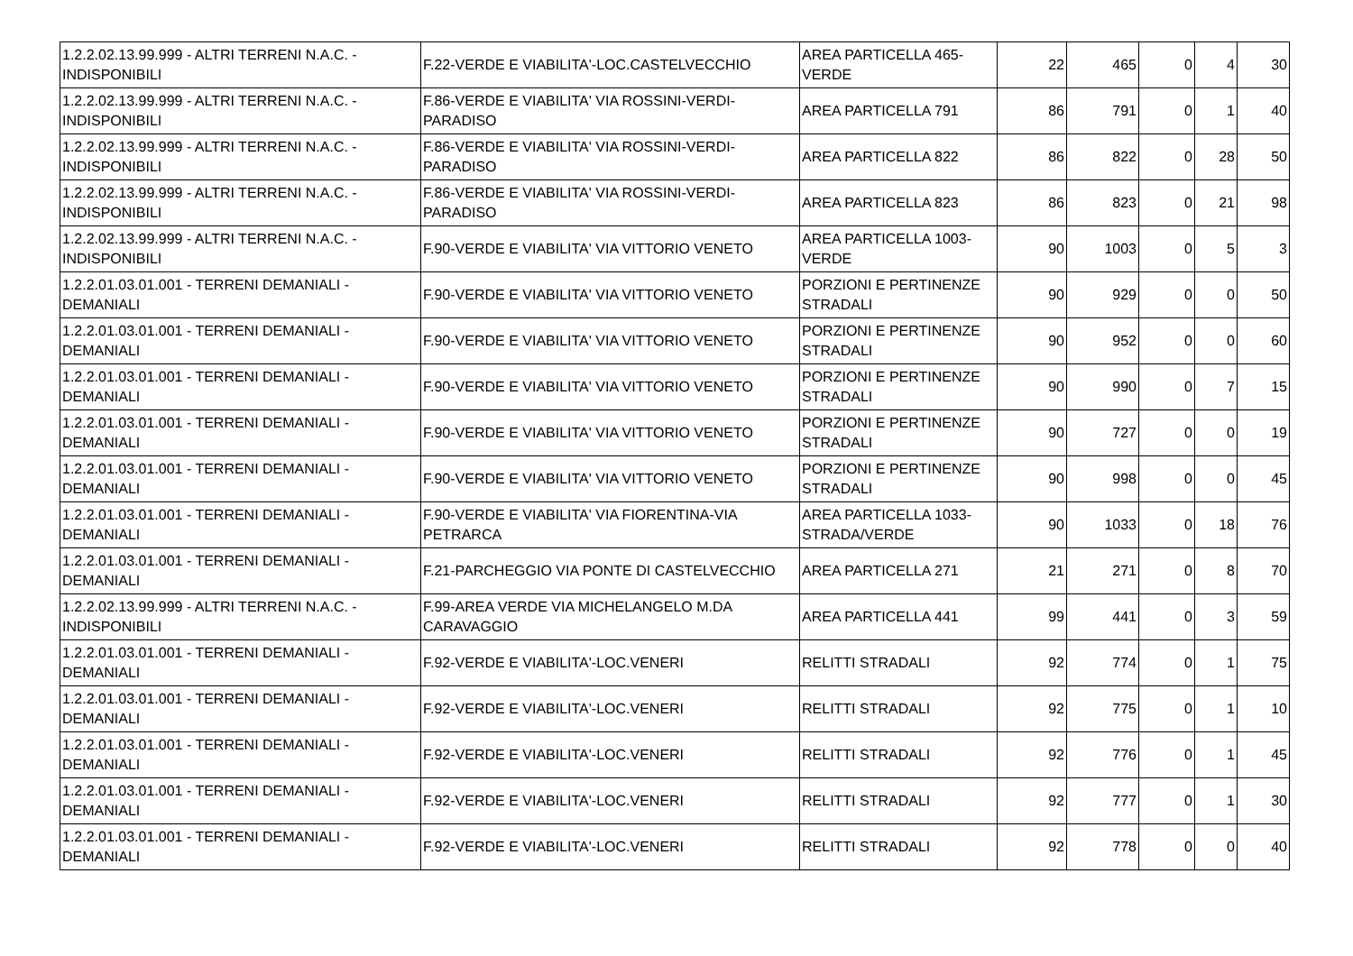| 1.2.2.02.13.99.999 - ALTRI TERRENI N.A.C. - INDISPONIBILI | F.22-VERDE E VIABILITA'-LOC.CASTELVECCHIO | AREA PARTICELLA 465-VERDE | 22 | 465 | 0 | 4 | 30 |
| 1.2.2.02.13.99.999 - ALTRI TERRENI N.A.C. - INDISPONIBILI | F.86-VERDE E VIABILITA' VIA ROSSINI-VERDI-PARADISO | AREA PARTICELLA 791 | 86 | 791 | 0 | 1 | 40 |
| 1.2.2.02.13.99.999 - ALTRI TERRENI N.A.C. - INDISPONIBILI | F.86-VERDE E VIABILITA' VIA ROSSINI-VERDI-PARADISO | AREA PARTICELLA 822 | 86 | 822 | 0 | 28 | 50 |
| 1.2.2.02.13.99.999 - ALTRI TERRENI N.A.C. - INDISPONIBILI | F.86-VERDE E VIABILITA' VIA ROSSINI-VERDI-PARADISO | AREA PARTICELLA 823 | 86 | 823 | 0 | 21 | 98 |
| 1.2.2.02.13.99.999 - ALTRI TERRENI N.A.C. - INDISPONIBILI | F.90-VERDE E VIABILITA' VIA VITTORIO VENETO | AREA PARTICELLA 1003-VERDE | 90 | 1003 | 0 | 5 | 3 |
| 1.2.2.01.03.01.001 - TERRENI DEMANIALI - DEMANIALI | F.90-VERDE E VIABILITA' VIA VITTORIO VENETO | PORZIONI E PERTINENZE STRADALI | 90 | 929 | 0 | 0 | 50 |
| 1.2.2.01.03.01.001 - TERRENI DEMANIALI - DEMANIALI | F.90-VERDE E VIABILITA' VIA VITTORIO VENETO | PORZIONI E PERTINENZE STRADALI | 90 | 952 | 0 | 0 | 60 |
| 1.2.2.01.03.01.001 - TERRENI DEMANIALI - DEMANIALI | F.90-VERDE E VIABILITA' VIA VITTORIO VENETO | PORZIONI E PERTINENZE STRADALI | 90 | 990 | 0 | 7 | 15 |
| 1.2.2.01.03.01.001 - TERRENI DEMANIALI - DEMANIALI | F.90-VERDE E VIABILITA' VIA VITTORIO VENETO | PORZIONI E PERTINENZE STRADALI | 90 | 727 | 0 | 0 | 19 |
| 1.2.2.01.03.01.001 - TERRENI DEMANIALI - DEMANIALI | F.90-VERDE E VIABILITA' VIA VITTORIO VENETO | PORZIONI E PERTINENZE STRADALI | 90 | 998 | 0 | 0 | 45 |
| 1.2.2.01.03.01.001 - TERRENI DEMANIALI - DEMANIALI | F.90-VERDE E VIABILITA' VIA FIORENTINA-VIA PETRARCA | AREA PARTICELLA 1033-STRADA/VERDE | 90 | 1033 | 0 | 18 | 76 |
| 1.2.2.01.03.01.001 - TERRENI DEMANIALI - DEMANIALI | F.21-PARCHEGGIO VIA PONTE DI CASTELVECCHIO | AREA PARTICELLA 271 | 21 | 271 | 0 | 8 | 70 |
| 1.2.2.02.13.99.999 - ALTRI TERRENI N.A.C. - INDISPONIBILI | F.99-AREA VERDE VIA MICHELANGELO M.DA CARAVAGGIO | AREA PARTICELLA 441 | 99 | 441 | 0 | 3 | 59 |
| 1.2.2.01.03.01.001 - TERRENI DEMANIALI - DEMANIALI | F.92-VERDE E VIABILITA'-LOC.VENERI | RELITTI STRADALI | 92 | 774 | 0 | 1 | 75 |
| 1.2.2.01.03.01.001 - TERRENI DEMANIALI - DEMANIALI | F.92-VERDE E VIABILITA'-LOC.VENERI | RELITTI STRADALI | 92 | 775 | 0 | 1 | 10 |
| 1.2.2.01.03.01.001 - TERRENI DEMANIALI - DEMANIALI | F.92-VERDE E VIABILITA'-LOC.VENERI | RELITTI STRADALI | 92 | 776 | 0 | 1 | 45 |
| 1.2.2.01.03.01.001 - TERRENI DEMANIALI - DEMANIALI | F.92-VERDE E VIABILITA'-LOC.VENERI | RELITTI STRADALI | 92 | 777 | 0 | 1 | 30 |
| 1.2.2.01.03.01.001 - TERRENI DEMANIALI - DEMANIALI | F.92-VERDE E VIABILITA'-LOC.VENERI | RELITTI STRADALI | 92 | 778 | 0 | 0 | 40 |